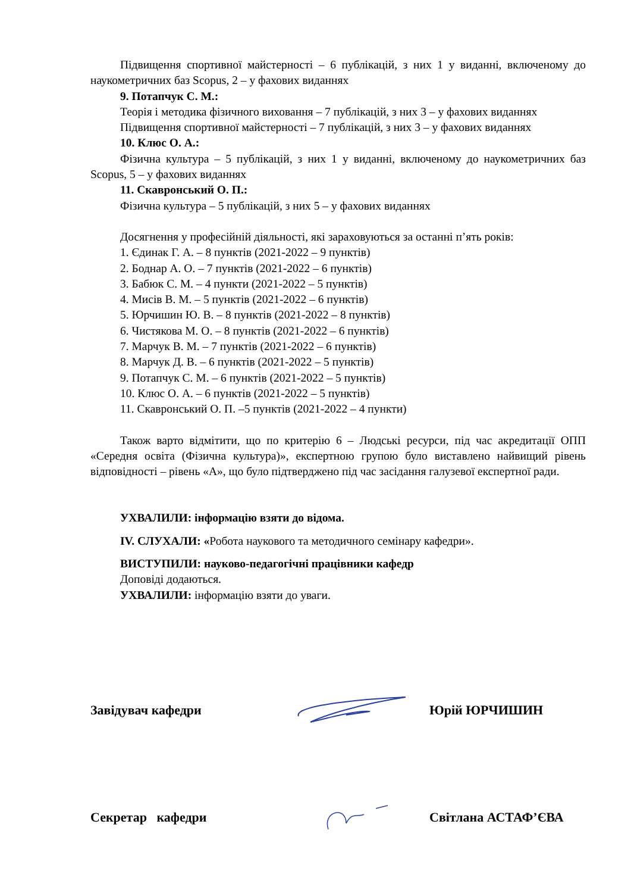Підвищення спортивної майстерності – 6 публікацій, з них 1 у виданні, включеному до наукометричних баз Scopus, 2 – у фахових виданнях
9. Потапчук С. М.:
Теорія і методика фізичного виховання – 7 публікацій, з них 3 – у фахових виданнях
Підвищення спортивної майстерності – 7 публікацій, з них 3 – у фахових виданнях
10. Клюс О. А.:
Фізична культура – 5 публікацій, з них 1 у виданні, включеному до наукометричних баз Scopus, 5 – у фахових виданнях
11. Скавронський О. П.:
Фізична культура – 5 публікацій, з них 5 – у фахових виданнях
Досягнення у професійній діяльності, які зараховуються за останні п’ять років:
1. Єдинак Г. А. – 8 пунктів (2021-2022 – 9 пунктів)
2. Боднар А. О. – 7 пунктів (2021-2022 – 6 пунктів)
3. Бабюк С. М. – 4 пункти (2021-2022 – 5 пунктів)
4. Мисів В. М. – 5 пунктів (2021-2022 – 6 пунктів)
5. Юрчишин Ю. В. – 8 пунктів (2021-2022 – 8 пунктів)
6. Чистякова М. О. – 8 пунктів (2021-2022 – 6 пунктів)
7. Марчук В. М. – 7 пунктів (2021-2022 – 6 пунктів)
8. Марчук Д. В. – 6 пунктів (2021-2022 – 5 пунктів)
9. Потапчук С. М. – 6 пунктів (2021-2022 – 5 пунктів)
10. Клюс О. А. – 6 пунктів (2021-2022 – 5 пунктів)
11. Скавронський О. П. –5 пунктів (2021-2022 – 4 пункти)
Також варто відмітити, що по критерію 6 – Людські ресурси, під час акредитації ОПП «Середня освіта (Фізична культура)», експертною групою було виставлено найвищий рівень відповідності – рівень «А», що було підтверджено під час засідання галузевої експертної ради.
УХВАЛИЛИ: інформацію взяти до відома.
IV. СЛУХАЛИ: «Робота наукового та методичного семінару кафедри».
ВИСТУПИЛИ: науково-педагогічні працівники кафедр
Доповіді додаються.
УХВАЛИЛИ: інформацію взяти до уваги.
Завідувач кафедри Юрій ЮРЧИШИН
Секретар кафедри Світлана АСТАФ’ЄВА